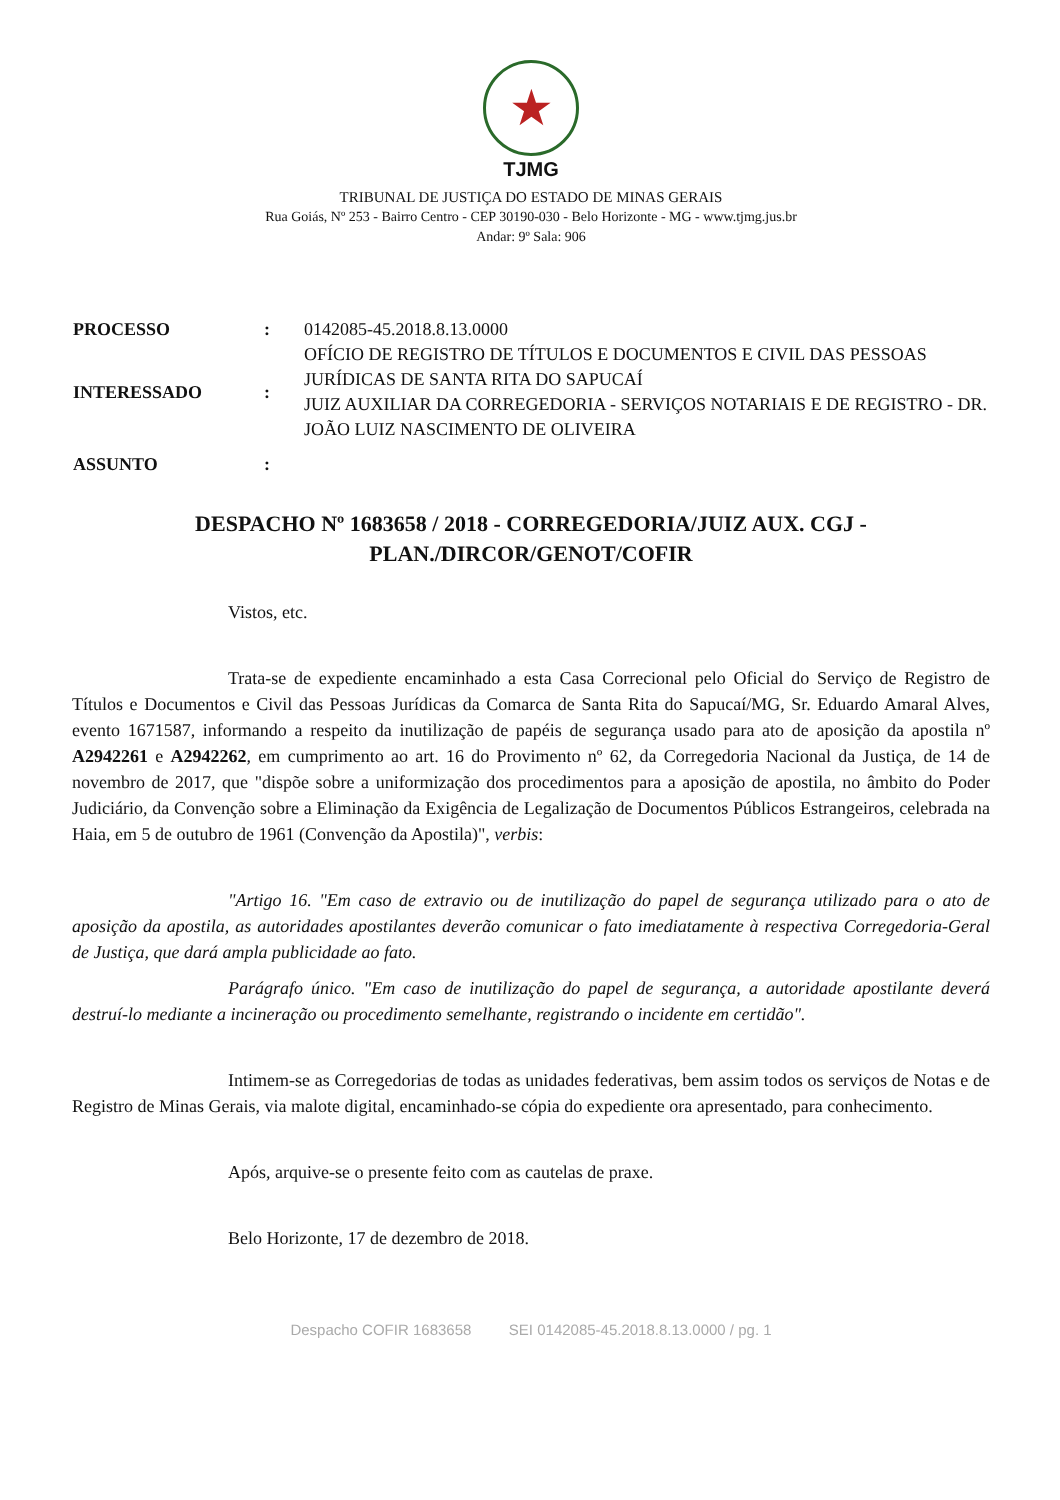★
TJMG
TRIBUNAL DE JUSTIÇA DO ESTADO DE MINAS GERAIS
Rua Goiás, Nº 253 - Bairro Centro - CEP 30190-030 - Belo Horizonte - MG - www.tjmg.jus.br
Andar: 9º Sala: 906
| PROCESSO | : | 0142085-45.2018.8.13.0000 |
| INTERESSADO | : | OFÍCIO DE REGISTRO DE TÍTULOS E DOCUMENTOS E CIVIL DAS PESSOAS JURÍDICAS DE SANTA RITA DO SAPUCAÍ JUIZ AUXILIAR DA CORREGEDORIA - SERVIÇOS NOTARIAIS E DE REGISTRO - DR. JOÃO LUIZ NASCIMENTO DE OLIVEIRA |
| ASSUNTO | : | |
DESPACHO Nº 1683658 / 2018 - CORREGEDORIA/JUIZ AUX. CGJ - PLAN./DIRCOR/GENOT/COFIR
Vistos, etc.
Trata-se de expediente encaminhado a esta Casa Correcional pelo Oficial do Serviço de Registro de Títulos e Documentos e Civil das Pessoas Jurídicas da Comarca de Santa Rita do Sapucaí/MG, Sr. Eduardo Amaral Alves, evento 1671587, informando a respeito da inutilização de papéis de segurança usado para ato de aposição da apostila nº A2942261 e A2942262, em cumprimento ao art. 16 do Provimento nº 62, da Corregedoria Nacional da Justiça, de 14 de novembro de 2017, que "dispõe sobre a uniformização dos procedimentos para a aposição de apostila, no âmbito do Poder Judiciário, da Convenção sobre a Eliminação da Exigência de Legalização de Documentos Públicos Estrangeiros, celebrada na Haia, em 5 de outubro de 1961 (Convenção da Apostila)", verbis:
"Artigo 16. "Em caso de extravio ou de inutilização do papel de segurança utilizado para o ato de aposição da apostila, as autoridades apostilantes deverão comunicar o fato imediatamente à respectiva Corregedoria-Geral de Justiça, que dará ampla publicidade ao fato.
Parágrafo único. "Em caso de inutilização do papel de segurança, a autoridade apostilante deverá destruí-lo mediante a incineração ou procedimento semelhante, registrando o incidente em certidão".
Intimem-se as Corregedorias de todas as unidades federativas, bem assim todos os serviços de Notas e de Registro de Minas Gerais, via malote digital, encaminhado-se cópia do expediente ora apresentado, para conhecimento.
Após, arquive-se o presente feito com as cautelas de praxe.
Belo Horizonte, 17 de dezembro de 2018.
Despacho COFIR 1683658 SEI 0142085-45.2018.8.13.0000 / pg. 1